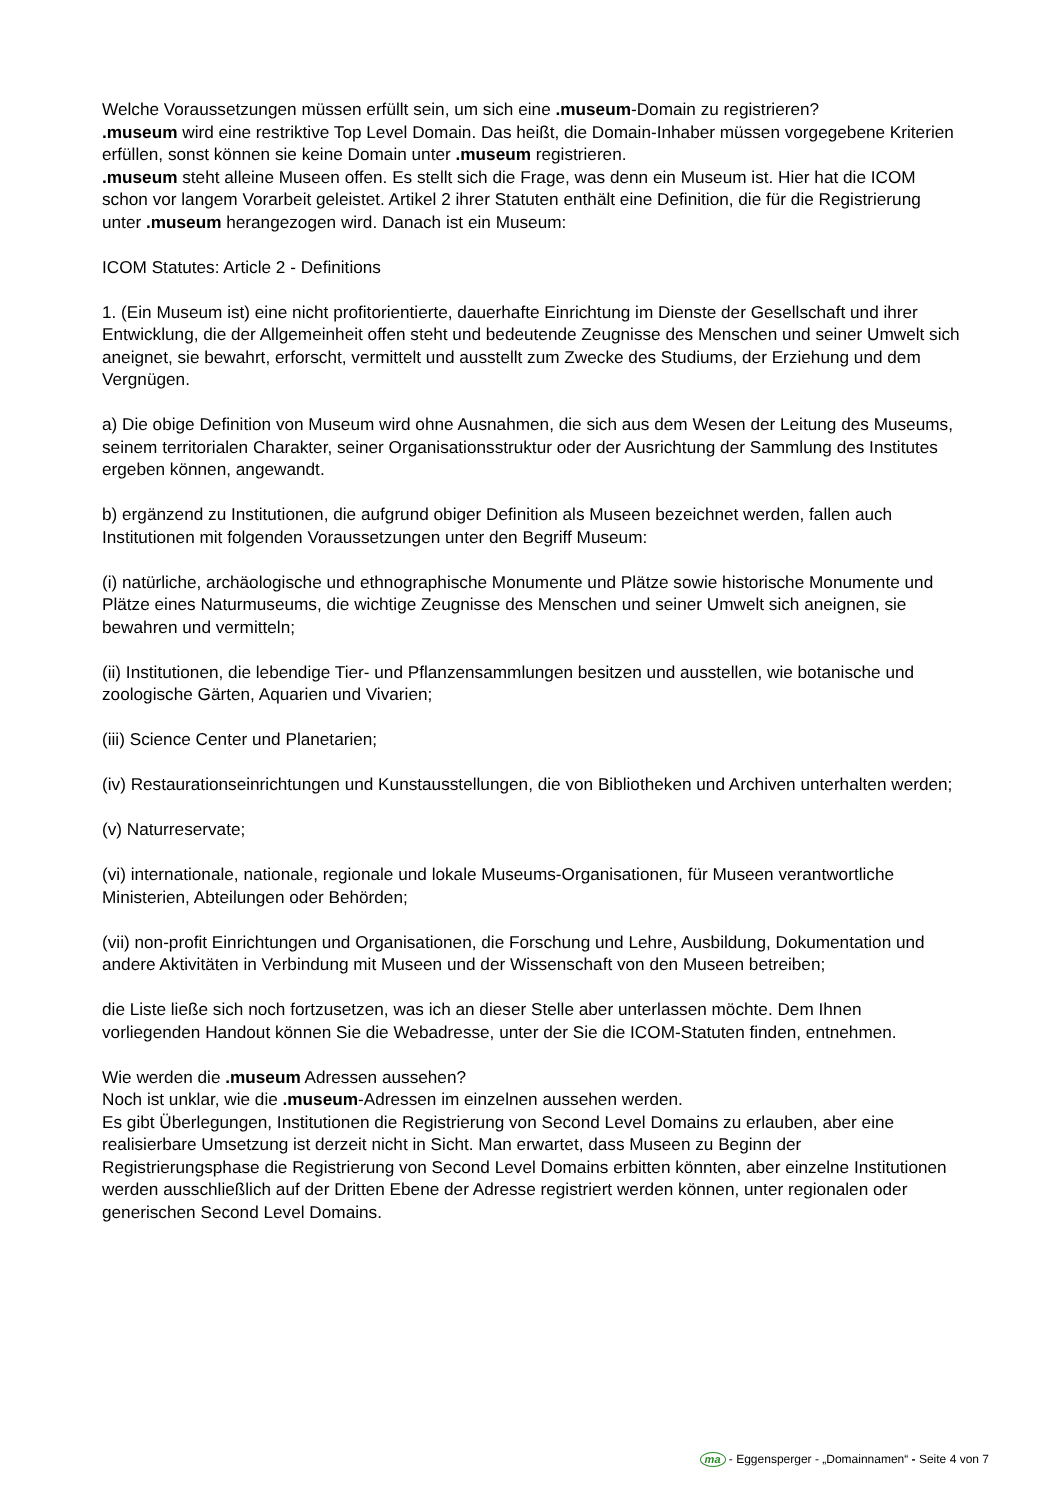Welche Voraussetzungen müssen erfüllt sein, um sich eine .museum-Domain zu registrieren?
.museum wird eine restriktive Top Level Domain. Das heißt, die Domain-Inhaber müssen vorgegebene Kriterien erfüllen, sonst können sie keine Domain unter .museum registrieren.
.museum steht alleine Museen offen. Es stellt sich die Frage, was denn ein Museum ist. Hier hat die ICOM schon vor langem Vorarbeit geleistet. Artikel 2 ihrer Statuten enthält eine Definition, die für die Registrierung unter .museum herangezogen wird. Danach ist ein Museum:
ICOM Statutes: Article 2 - Definitions
1. (Ein Museum ist) eine nicht profitorientierte, dauerhafte Einrichtung im Dienste der Gesellschaft und ihrer Entwicklung, die der Allgemeinheit offen steht und bedeutende Zeugnisse des Menschen und seiner Umwelt sich aneignet, sie bewahrt, erforscht, vermittelt und ausstellt zum Zwecke des Studiums, der Erziehung und dem Vergnügen.
a) Die obige Definition von Museum wird ohne Ausnahmen, die sich aus dem Wesen der Leitung des Museums, seinem territorialen Charakter, seiner Organisationsstruktur oder der Ausrichtung der Sammlung des Institutes ergeben können, angewandt.
b) ergänzend zu Institutionen, die aufgrund obiger Definition als Museen bezeichnet werden, fallen auch Institutionen mit folgenden Voraussetzungen unter den Begriff Museum:
(i) natürliche, archäologische und ethnographische Monumente und Plätze sowie historische Monumente und Plätze eines Naturmuseums, die wichtige Zeugnisse des Menschen und seiner Umwelt sich aneignen, sie bewahren und vermitteln;
(ii) Institutionen, die lebendige Tier- und Pflanzensammlungen besitzen und ausstellen, wie botanische und zoologische Gärten, Aquarien und Vivarien;
(iii) Science Center und Planetarien;
(iv) Restaurationseinrichtungen und Kunstausstellungen, die von Bibliotheken und Archiven unterhalten werden;
(v) Naturreservate;
(vi) internationale, nationale, regionale und lokale Museums-Organisationen, für Museen verantwortliche Ministerien, Abteilungen oder Behörden;
(vii) non-profit Einrichtungen und Organisationen, die Forschung und Lehre, Ausbildung, Dokumentation und andere Aktivitäten in Verbindung mit Museen und der Wissenschaft von den Museen betreiben;
die Liste ließe sich noch fortzusetzen, was ich an dieser Stelle aber unterlassen möchte. Dem Ihnen vorliegenden Handout können Sie die Webadresse, unter der Sie die ICOM-Statuten finden, entnehmen.
Wie werden die .museum Adressen aussehen?
Noch ist unklar, wie die .museum-Adressen im einzelnen aussehen werden.
Es gibt Überlegungen, Institutionen die Registrierung von Second Level Domains zu erlauben, aber eine realisierbare Umsetzung ist derzeit nicht in Sicht. Man erwartet, dass Museen zu Beginn der Registrierungsphase die Registrierung von Second Level Domains erbitten könnten, aber einzelne Institutionen werden ausschließlich auf der Dritten Ebene der Adresse registriert werden können, unter regionalen oder generischen Second Level Domains.
ma - Eggensperger - „Domainnamen“ - Seite 4 von 7